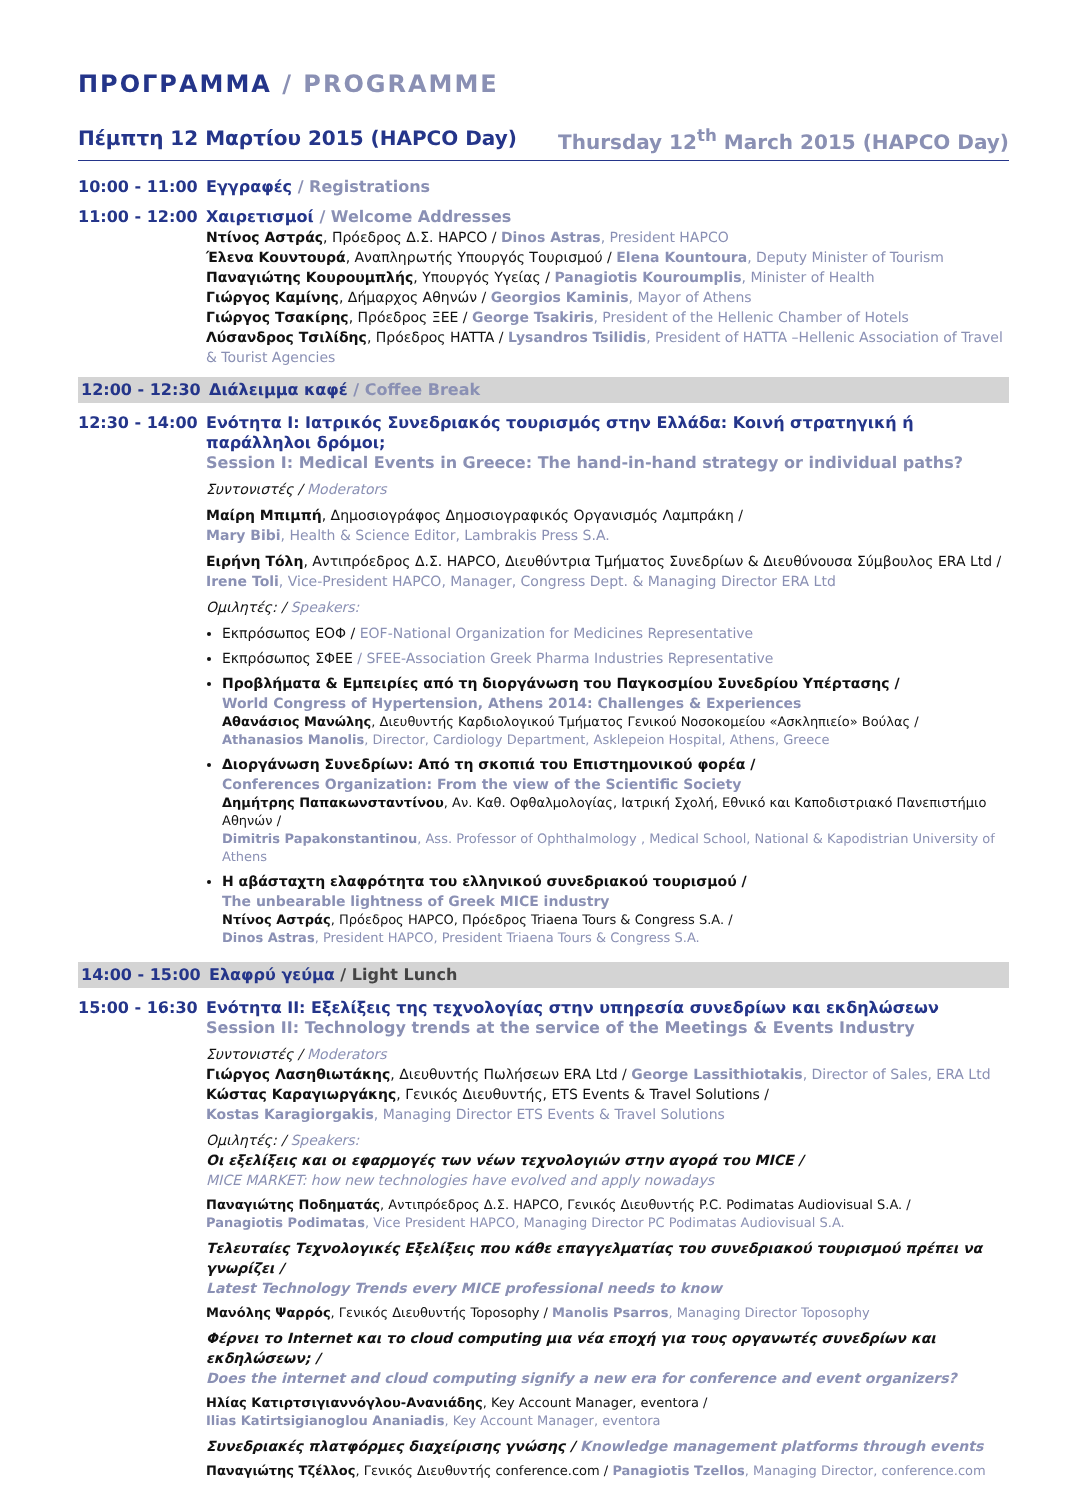ΠΡΟΓΡΑΜΜΑ / PROGRAMME
Πέμπτη 12 Μαρτίου 2015 (HAPCO Day) Thursday 12<sup>th</sup> March 2015 (HAPCO Day)
10:00 - 11:00
Εγγραφές / Registrations
11:00 - 12:00
Χαιρετισμοί / Welcome Addresses
Ντίνος Αστράς, Πρόεδρος Δ.Σ. HAPCO / Dinos Astras, President HAPCO
Έλενα Κουντουρά, Αναπληρωτής Υπουργός Τουρισμού / Elena Kountoura, Deputy Minister of Tourism
Παναγιώτης Κουρουμπλής, Υπουργός Υγείας / Panagiotis Kouroumplis, Minister of Health
Γιώργος Καμίνης, Δήμαρχος Αθηνών / Georgios Kaminis, Mayor of Athens
Γιώργος Τσακίρης, Πρόεδρος ΞΕΕ / George Tsakiris, President of the Hellenic Chamber of Hotels
Λύσανδρος Τσιλίδης, Πρόεδρος HATTA / Lysandros Tsilidis, President of HATTA –Hellenic Association of Travel & Tourist Agencies
12:00 - 12:30
Διάλειμμα καφέ / Coffee Break
12:30 - 14:00
Ενότητα Ι: Ιατρικός Συνεδριακός τουρισμός στην Ελλάδα: Κοινή στρατηγική ή παράλληλοι δρόμοι;
Session I: Medical Events in Greece: The hand-in-hand strategy or individual paths?
Συντονιστές / Moderators
Μαίρη Μπιμπή, Δημοσιογράφος Δημοσιογραφικός Οργανισμός Λαμπράκη /
Mary Bibi, Health & Science Editor, Lambrakis Press S.A.
Ειρήνη Τόλη, Αντιπρόεδρος Δ.Σ. HAPCO, Διευθύντρια Τμήματος Συνεδρίων & Διευθύνουσα Σύμβουλος ERA Ltd /
Irene Toli, Vice-President HAPCO, Manager, Congress Dept. & Managing Director ERA Ltd
Ομιλητές: / Speakers:
Εκπρόσωπος ΕΟΦ / EOF-National Organization for Medicines Representative
Εκπρόσωπος ΣΦΕΕ / SFEE-Association Greek Pharma Industries Representative
Προβλήματα & Εμπειρίες από τη διοργάνωση του Παγκοσμίου Συνεδρίου Υπέρτασης /
World Congress of Hypertension, Athens 2014: Challenges & Experiences
Αθανάσιος Μανώλης, Διευθυντής Καρδιολογικού Τμήματος Γενικού Νοσοκομείου «Ασκληπιείο» Βούλας /
Athanasios Manolis, Director, Cardiology Department, Asklepeion Hospital, Athens, Greece
Διοργάνωση Συνεδρίων: Από τη σκοπιά του Επιστημονικού φορέα /
Conferences Organization: From the view of the Scientific Society
Δημήτρης Παπακωνσταντίνου, Αν. Καθ. Οφθαλμολογίας, Ιατρική Σχολή, Εθνικό και Καποδιστριακό Πανεπιστήμιο Αθηνών /
Dimitris Papakonstantinou, Ass. Professor of Ophthalmology , Medical School, National & Kapodistrian University of Athens
Η αβάσταχτη ελαφρότητα του ελληνικού συνεδριακού τουρισμού /
The unbearable lightness of Greek MICE industry
Ντίνος Αστράς, Πρόεδρος HAPCO, Πρόεδρος Triaena Tours & Congress S.A. /
Dinos Astras, President HAPCO, President Triaena Tours & Congress S.A.
14:00 - 15:00
Ελαφρύ γεύμα / Light Lunch
15:00 - 16:30
Ενότητα ΙΙ: Εξελίξεις της τεχνολογίας στην υπηρεσία συνεδρίων και εκδηλώσεων
Session II: Technology trends at the service of the Meetings & Events Industry
Συντονιστές / Moderators
Γιώργος Λασηθιωτάκης, Διευθυντής Πωλήσεων ERA Ltd / George Lassithiotakis, Director of Sales, ERA Ltd
Κώστας Καραγιωργάκης, Γενικός Διευθυντής, ETS Events & Travel Solutions /
Kostas Karagiorgakis, Managing Director ETS Events & Travel Solutions
Ομιλητές: / Speakers:
Οι εξελίξεις και οι εφαρμογές των νέων τεχνολογιών στην αγορά του MICE /
MICE MARKET: how new technologies have evolved and apply nowadays
Παναγιώτης Ποδηματάς, Αντιπρόεδρος Δ.Σ. HAPCO, Γενικός Διευθυντής P.C. Podimatas Audiovisual S.A. /
Panagiotis Podimatas, Vice President HAPCO, Managing Director PC Podimatas Audiovisual S.A.
Τελευταίες Τεχνολογικές Εξελίξεις που κάθε επαγγελματίας του συνεδριακού τουρισμού πρέπει να γνωρίζει /
Latest Technology Trends every MICE professional needs to know
Μανόλης Ψαρρός, Γενικός Διευθυντής Toposophy / Manolis Psarros, Managing Director Toposophy
Φέρνει το Internet και το cloud computing μια νέα εποχή για τους οργανωτές συνεδρίων και εκδηλώσεων; /
Does the internet and cloud computing signify a new era for conference and event organizers?
Ηλίας Κατιρτσιγιαννόγλου-Ανανιάδης, Key Account Manager, eventora /
Ilias Katirtsigianoglou Ananiadis, Key Account Manager, eventora
Συνεδριακές πλατφόρμες διαχείρισης γνώσης / Knowledge management platforms through events
Παναγιώτης Τζέλλος, Γενικός Διευθυντής conference.com / Panagiotis Tzellos, Managing Director, conference.com